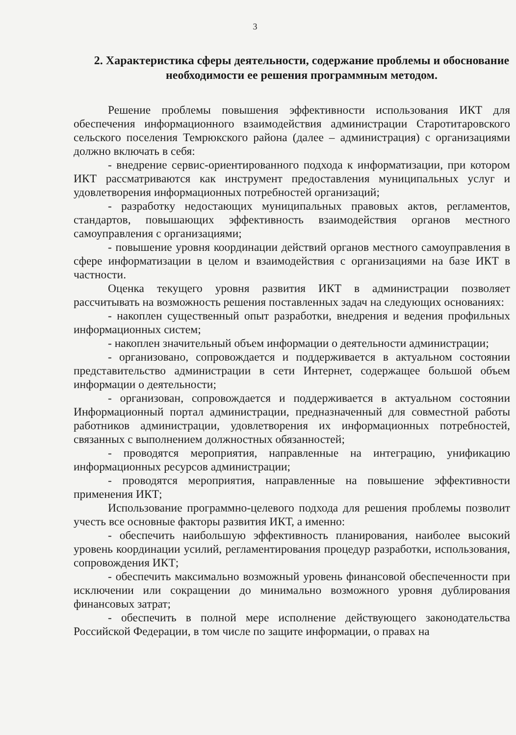3
2. Характеристика сферы деятельности, содержание проблемы и обоснование необходимости ее решения программным методом.
Решение проблемы повышения эффективности использования ИКТ для обеспечения информационного взаимодействия администрации Старотитаровского сельского поселения Темрюкского района (далее – администрация) с организациями должно включать в себя:
- внедрение сервис-ориентированного подхода к информатизации, при котором ИКТ рассматриваются как инструмент предоставления муниципальных услуг и удовлетворения информационных потребностей организаций;
- разработку недостающих муниципальных правовых актов, регламентов, стандартов, повышающих эффективность взаимодействия органов местного самоуправления с организациями;
- повышение уровня координации действий органов местного самоуправления в сфере информатизации в целом и взаимодействия с организациями на базе ИКТ в частности.
Оценка текущего уровня развития ИКТ в администрации позволяет рассчитывать на возможность решения поставленных задач на следующих основаниях:
- накоплен существенный опыт разработки, внедрения и ведения профильных информационных систем;
- накоплен значительный объем информации о деятельности администрации;
- организовано, сопровождается и поддерживается в актуальном состоянии представительство администрации в сети Интернет, содержащее большой объем информации о деятельности;
- организован, сопровождается и поддерживается в актуальном состоянии Информационный портал администрации, предназначенный для совместной работы работников администрации, удовлетворения их информационных потребностей, связанных с выполнением должностных обязанностей;
- проводятся мероприятия, направленные на интеграцию, унификацию информационных ресурсов администрации;
- проводятся мероприятия, направленные на повышение эффективности применения ИКТ;
Использование программно-целевого подхода для решения проблемы позволит учесть все основные факторы развития ИКТ, а именно:
- обеспечить наибольшую эффективность планирования, наиболее высокий уровень координации усилий, регламентирования процедур разработки, использования, сопровождения ИКТ;
- обеспечить максимально возможный уровень финансовой обеспеченности при исключении или сокращении до минимально возможного уровня дублирования финансовых затрат;
- обеспечить в полной мере исполнение действующего законодательства Российской Федерации, в том числе по защите информации, о правах на